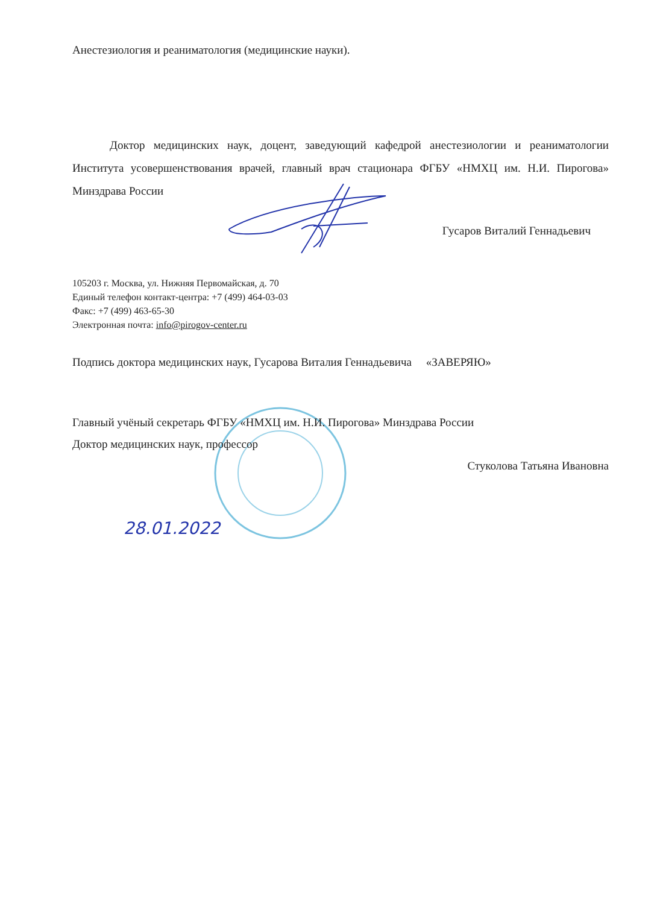Анестезиология и реаниматология (медицинские науки).
Доктор медицинских наук, доцент, заведующий кафедрой анестезиологии и реаниматологии Института усовершенствования врачей, главный врач стационара ФГБУ «НМХЦ им. Н.И. Пирогова» Минздрава России
Гусаров Виталий Геннадьевич
105203 г. Москва, ул. Нижняя Первомайская, д. 70
Единый телефон контакт-центра: +7 (499) 464-03-03
Факс: +7 (499) 463-65-30
Электронная почта: info@pirogov-center.ru
Подпись доктора медицинских наук, Гусарова Виталия Геннадьевича «ЗАВЕРЯЮ»
Главный учёный секретарь ФГБУ «НМХЦ им. Н.И. Пирогова» Минздрава России
Доктор медицинских наук, профессор
Стуколова Татьяна Ивановна
28.01.2022